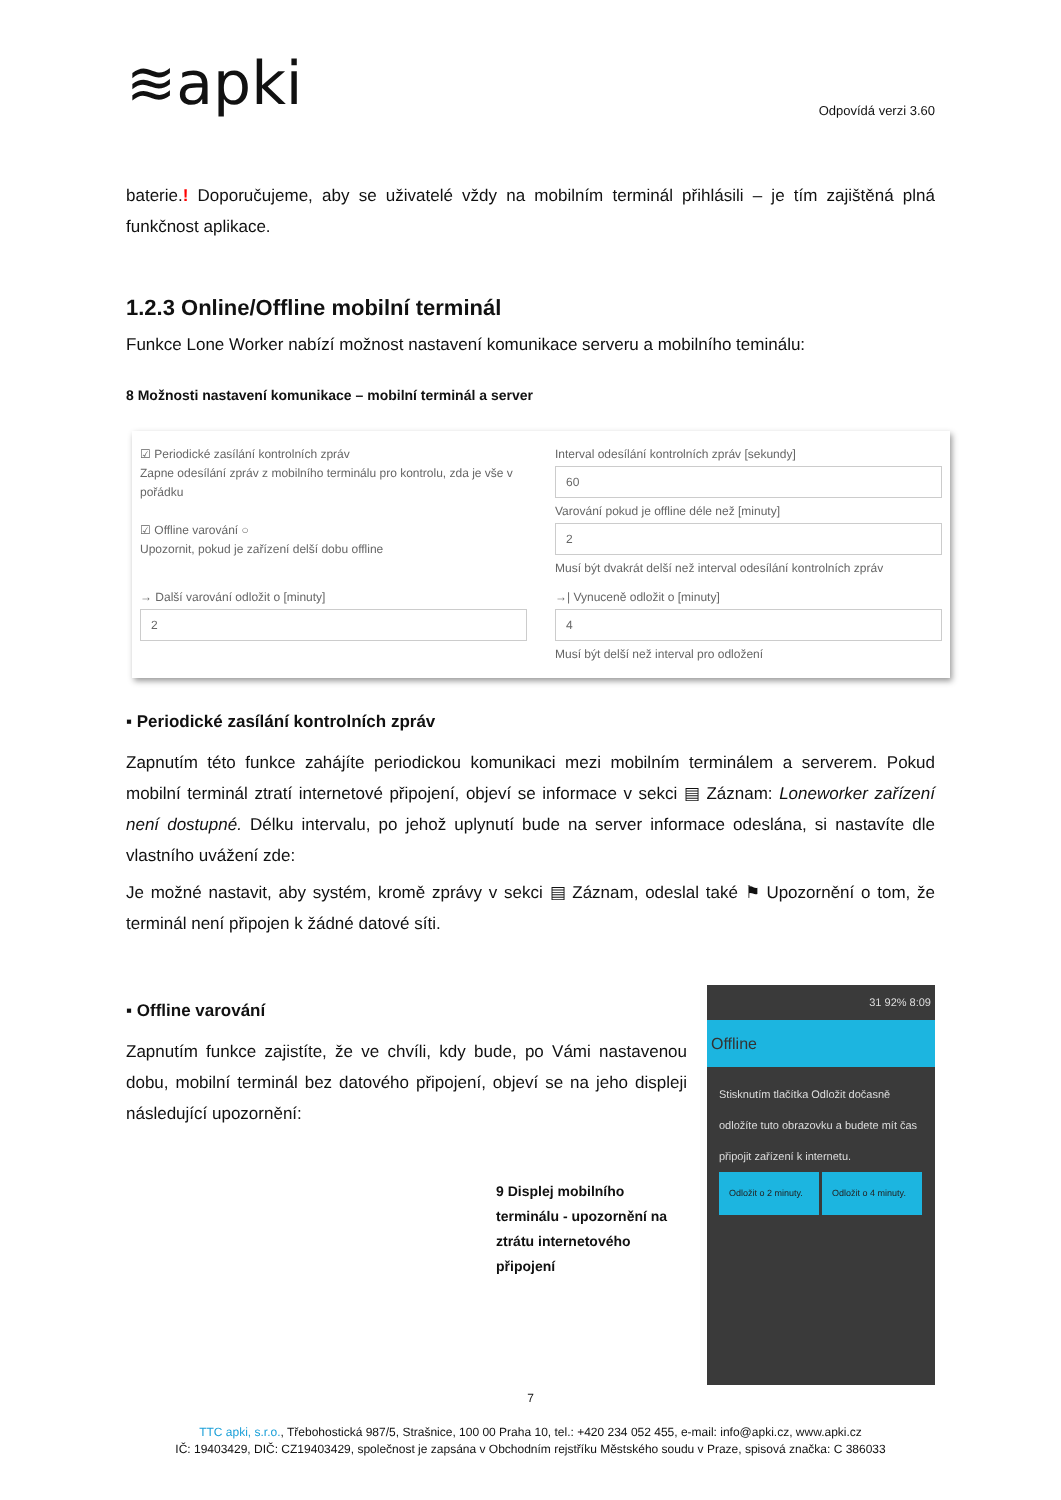≋apki
Odpovídá verzi 3.60
baterie.! Doporučujeme, aby se uživatelé vždy na mobilním terminál přihlásili – je tím zajištěná plná funkčnost aplikace.
1.2.3 Online/Offline mobilní terminál
Funkce Lone Worker nabízí možnost nastavení komunikace serveru a mobilního teminálu:
8 Možnosti nastavení komunikace – mobilní terminál a server
☑ Periodické zasílání kontrolních zpráv
Zapne odesílání zpráv z mobilního terminálu pro kontrolu, zda je vše v pořádku
☑ Offline varování ○
Upozornit, pokud je zařízení delší dobu offline
Interval odesílání kontrolních zpráv [sekundy]
60
Varování pokud je offline déle než [minuty]
2
Musí být dvakrát delší než interval odesílání kontrolních zpráv
→ Další varování odložit o [minuty]
2
→| Vynuceně odložit o [minuty]
4
Musí být delší než interval pro odložení
▪ Periodické zasílání kontrolních zpráv
Zapnutím této funkce zahájíte periodickou komunikaci mezi mobilním terminálem a serverem. Pokud mobilní terminál ztratí internetové připojení, objeví se informace v sekci ▤ Záznam: Loneworker zařízení není dostupné. Délku intervalu, po jehož uplynutí bude na server informace odeslána, si nastavíte dle vlastního uvážení zde:
Je možné nastavit, aby systém, kromě zprávy v sekci ▤ Záznam, odeslal také ⚑ Upozornění o tom, že terminál není připojen k žádné datové síti.
▪ Offline varování
Zapnutím funkce zajistíte, že ve chvíli, kdy bude, po Vámi nastavenou dobu, mobilní terminál bez datového připojení, objeví se na jeho displeji následující upozornění:
9 Displej mobilního terminálu - upozornění na ztrátu internetového připojení
31 92% 8:09
Offline
Stisknutím tlačítka Odložit dočasně odložíte tuto obrazovku a budete mít čas připojit zařízení k internetu.
Odložit o 2 minuty. Odložit o 4 minuty.
7
TTC apki, s.r.o., Třebohostická 987/5, Strašnice, 100 00 Praha 10, tel.: +420 234 052 455, e-mail: info@apki.cz, www.apki.cz
IČ: 19403429, DIČ: CZ19403429, společnost je zapsána v Obchodním rejstříku Městského soudu v Praze, spisová značka: C 386033